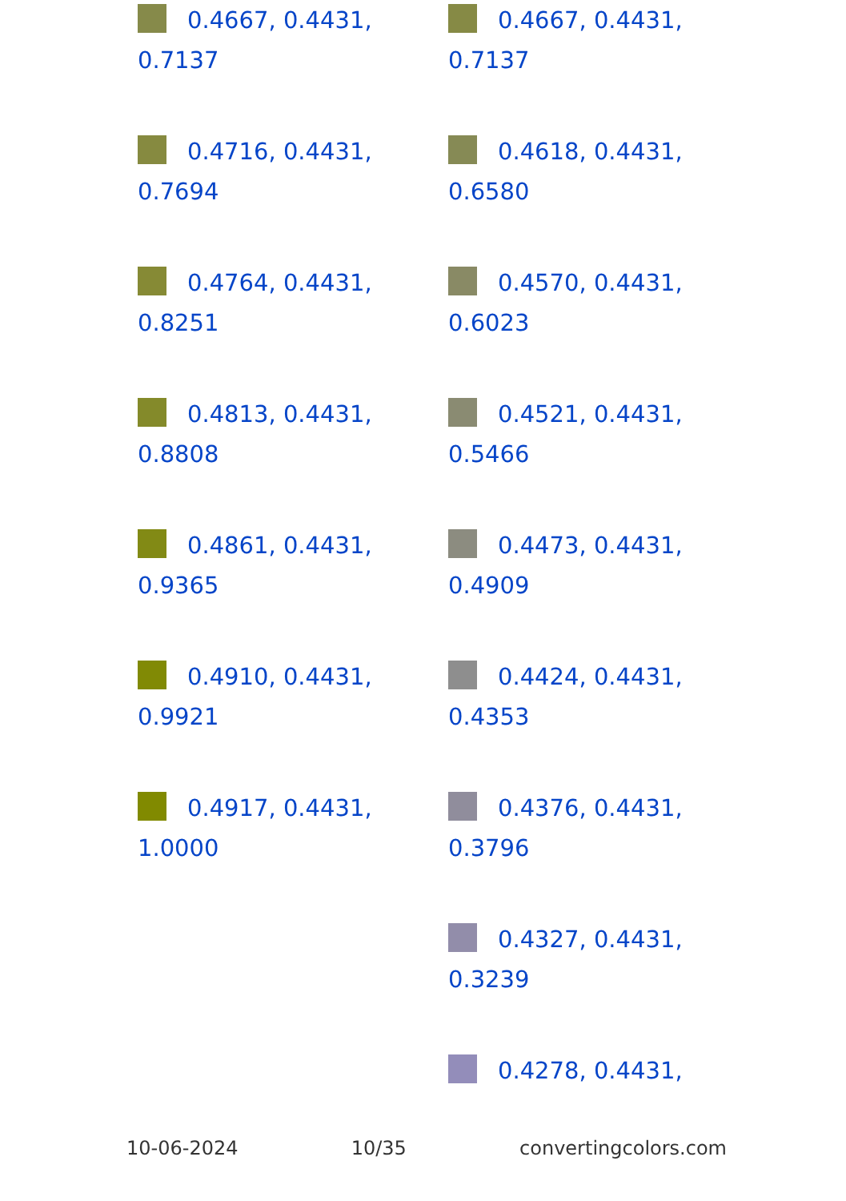0.4667, 0.4431,
0.7137
0.4716, 0.4431,
0.7694
0.4764, 0.4431,
0.8251
0.4813, 0.4431,
0.8808
0.4861, 0.4431,
0.9365
0.4910, 0.4431,
0.9921
0.4917, 0.4431,
1.0000
0.4667, 0.4431,
0.7137
0.4618, 0.4431,
0.6580
0.4570, 0.4431,
0.6023
0.4521, 0.4431,
0.5466
0.4473, 0.4431,
0.4909
0.4424, 0.4431,
0.4353
0.4376, 0.4431,
0.3796
0.4327, 0.4431,
0.3239
0.4278, 0.4431,
10-06-2024 10/35 convertingcolors.com